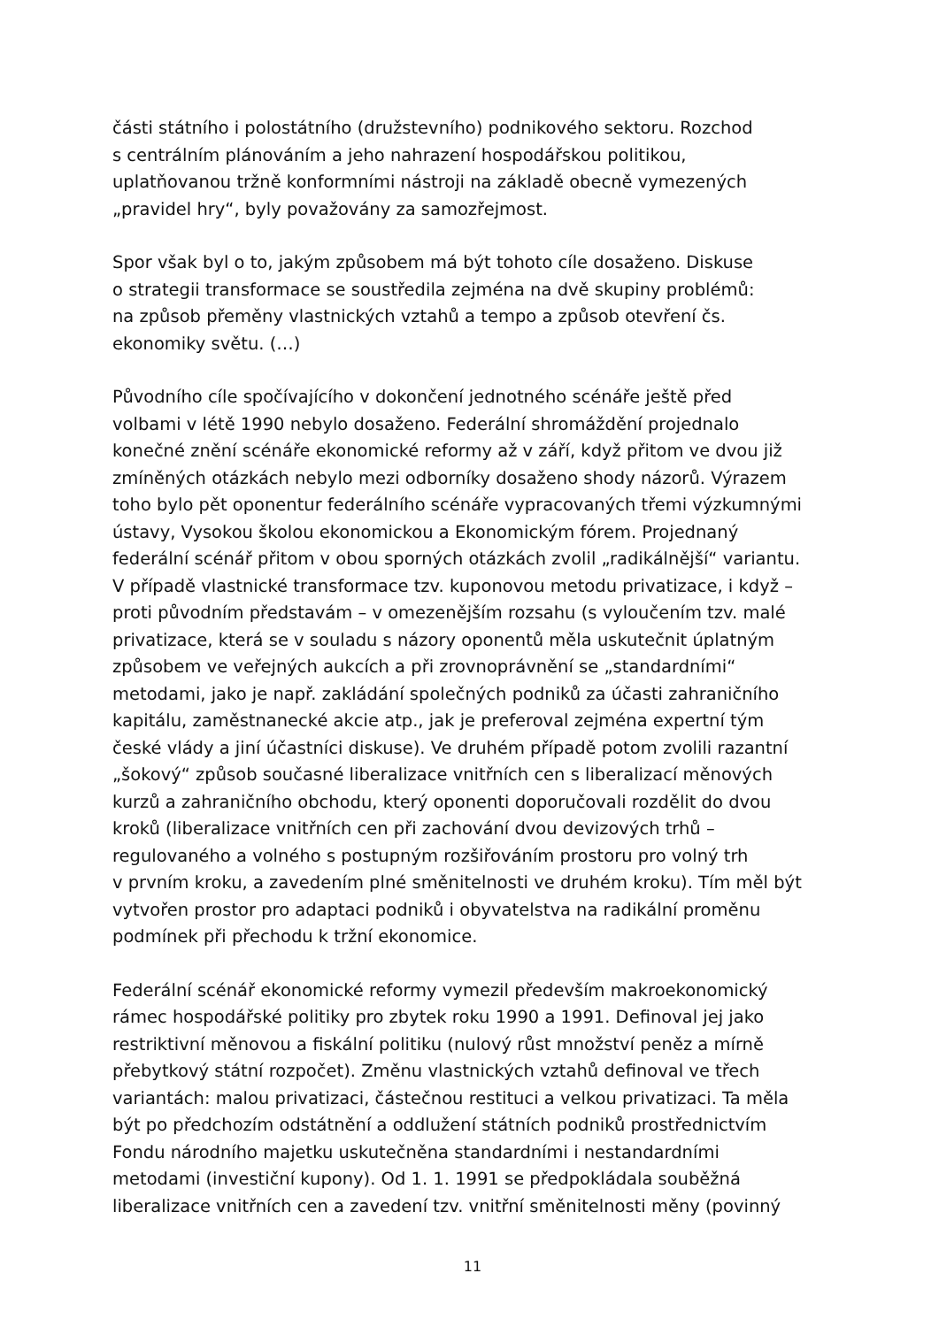části státního i polostátního (družstevního) podnikového sektoru. Rozchod s centrálním plánováním a jeho nahrazení hospodářskou politikou, uplatňovanou tržně konformními nástroji na základě obecně vymezených „pravidel hry“, byly považovány za samozřejmost.
Spor však byl o to, jakým způsobem má být tohoto cíle dosaženo. Diskuse o strategii transformace se soustředila zejména na dvě skupiny problémů: na způsob přeměny vlastnických vztahů a tempo a způsob otevření čs. ekonomiky světu. (…)
Původního cíle spočívajícího v dokončení jednotného scénáře ještě před volbami v létě 1990 nebylo dosaženo. Federální shromáždění projednalo konečné znění scénáře ekonomické reformy až v září, když přitom ve dvou již zmíněných otázkách nebylo mezi odborníky dosaženo shody názorů. Výrazem toho bylo pět oponentur federálního scénáře vypracovaných třemi výzkumnými ústavy, Vysokou školou ekonomickou a Ekonomickým fórem. Projednaný federální scénář přitom v obou sporných otázkách zvolil „radikálnější“ variantu. V případě vlastnické transformace tzv. kuponovou metodu privatizace, i když – proti původním představám – v omezenějším rozsahu (s vyloučením tzv. malé privatizace, která se v souladu s názory oponentů měla uskutečnit úplatným způsobem ve veřejných aukcích a při zrovnoprávnění se „standardními“ metodami, jako je např. zakládání společných podniků za účasti zahraničního kapitálu, zaměstnanecké akcie atp., jak je preferoval zejména expertní tým české vlády a jiní účastníci diskuse). Ve druhém případě potom zvolili razantní „šokový“ způsob současné liberalizace vnitřních cen s liberalizací měnových kurzů a zahraničního obchodu, který oponenti doporučovali rozdělit do dvou kroků (liberalizace vnitřních cen při zachování dvou devizových trhů – regulovaného a volného s postupným rozšiřováním prostoru pro volný trh v prvním kroku, a zavedením plné směnitelnosti ve druhém kroku). Tím měl být vytvořen prostor pro adaptaci podniků i obyvatelstva na radikální proměnu podmínek při přechodu k tržní ekonomice.
Federální scénář ekonomické reformy vymezil především makroekonomický rámec hospodářské politiky pro zbytek roku 1990 a 1991. Definoval jej jako restriktivní měnovou a fiskální politiku (nulový růst množství peněz a mírně přebytkový státní rozpočet). Změnu vlastnických vztahů definoval ve třech variantách: malou privatizaci, částečnou restituci a velkou privatizaci. Ta měla být po předchozím odstátnění a oddlužení státních podniků prostřednictvím Fondu národního majetku uskutečněna standardními i nestandardními metodami (investiční kupony). Od 1. 1. 1991 se předpokládala souběžná liberalizace vnitřních cen a zavedení tzv. vnitřní směnitelnosti měny (povinný
11